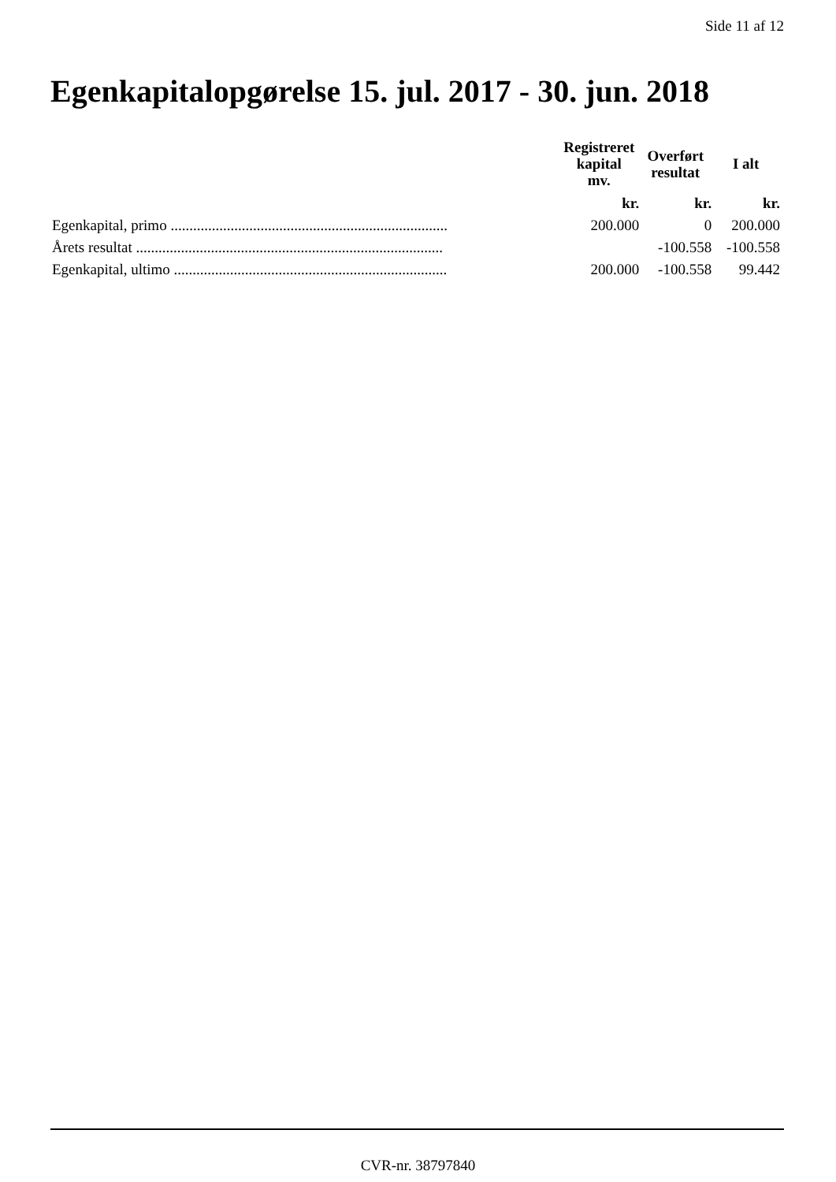Side 11 af 12
Egenkapitalopgørelse 15. jul. 2017 - 30. jun. 2018
| | Registreret kapital mv. | Overført resultat | I alt |
| --- | --- | --- | --- |
| | kr. | kr. | kr. |
| Egenkapital, primo .......................................................................... | 200.000 | 0 | 200.000 |
| Årets resultat .................................................................................. | | -100.558 | -100.558 |
| Egenkapital, ultimo ......................................................................... | 200.000 | -100.558 | 99.442 |
CVR-nr. 38797840